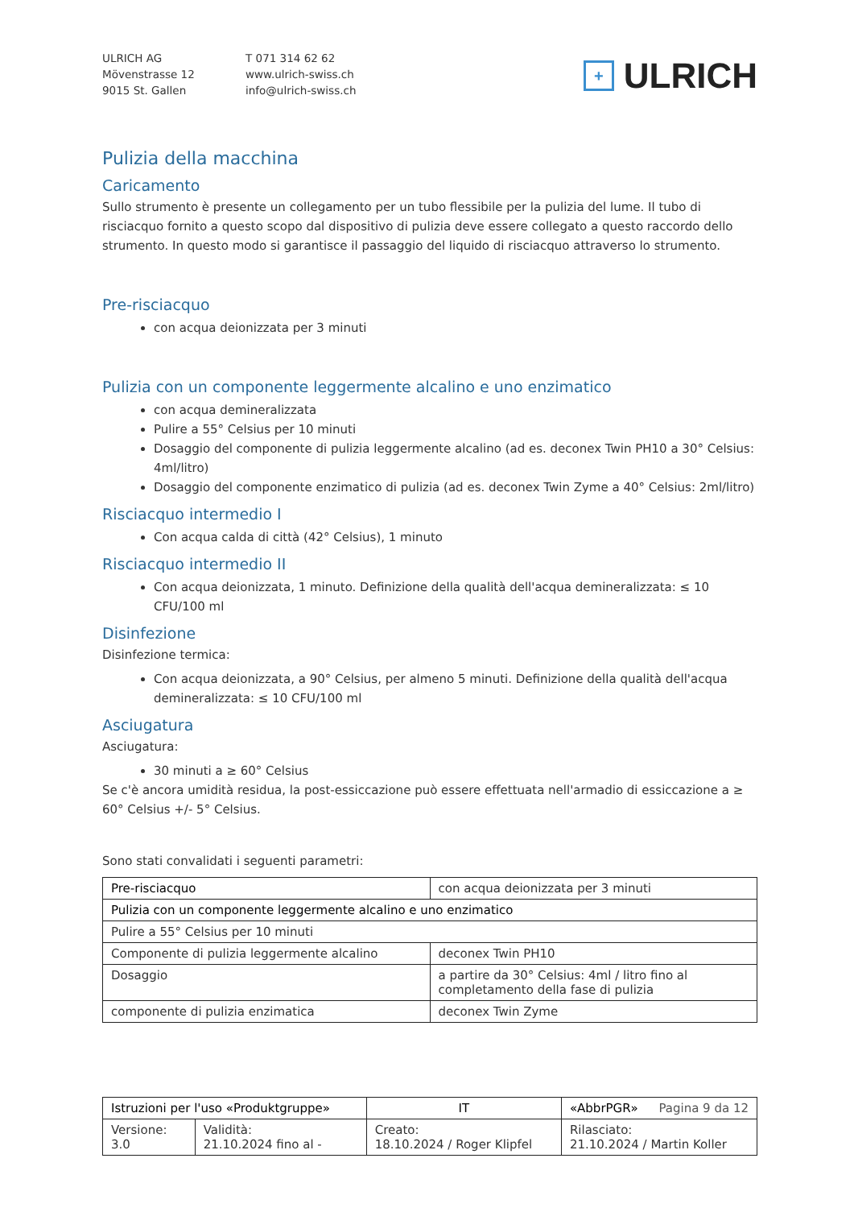ULRICH AG
Mövenstrasse 12
9015 St. Gallen
T 071 314 62 62
www.ulrich-swiss.ch
info@ulrich-swiss.ch
+ ULRICH
Pulizia della macchina
Caricamento
Sullo strumento è presente un collegamento per un tubo flessibile per la pulizia del lume. Il tubo di risciacquo fornito a questo scopo dal dispositivo di pulizia deve essere collegato a questo raccordo dello strumento. In questo modo si garantisce il passaggio del liquido di risciacquo attraverso lo strumento.
Pre-risciacquo
con acqua deionizzata per 3 minuti
Pulizia con un componente leggermente alcalino e uno enzimatico
con acqua demineralizzata
Pulire a 55° Celsius per 10 minuti
Dosaggio del componente di pulizia leggermente alcalino (ad es. deconex Twin PH10 a 30° Celsius: 4ml/litro)
Dosaggio del componente enzimatico di pulizia (ad es. deconex Twin Zyme a 40° Celsius: 2ml/litro)
Risciacquo intermedio I
Con acqua calda di città (42° Celsius), 1 minuto
Risciacquo intermedio II
Con acqua deionizzata, 1 minuto. Definizione della qualità dell'acqua demineralizzata: ≤ 10 CFU/100 ml
Disinfezione
Disinfezione termica:
Con acqua deionizzata, a 90° Celsius, per almeno 5 minuti. Definizione della qualità dell'acqua demineralizzata: ≤ 10 CFU/100 ml
Asciugatura
Asciugatura:
30 minuti a ≥ 60° Celsius
Se c'è ancora umidità residua, la post-essiccazione può essere effettuata nell'armadio di essiccazione a ≥ 60° Celsius +/- 5° Celsius.
Sono stati convalidati i seguenti parametri:
| Pre-risciacquo | con acqua deionizzata per 3 minuti |
| Pulizia con un componente leggermente alcalino e uno enzimatico | |
| Pulire a 55° Celsius per 10 minuti | |
| Componente di pulizia leggermente alcalino | deconex Twin PH10 |
| Dosaggio | a partire da 30° Celsius: 4ml / litro fino al completamento della fase di pulizia |
| componente di pulizia enzimatica | deconex Twin Zyme |
| Istruzioni per l'uso «Produktgruppe» | | IT | «AbbrPGR» Pagina 9 da 12 |
| Versione: 3.0 | Validità: 21.10.2024 fino al - | Creato: 18.10.2024 / Roger Klipfel | Rilasciato: 21.10.2024 / Martin Koller |